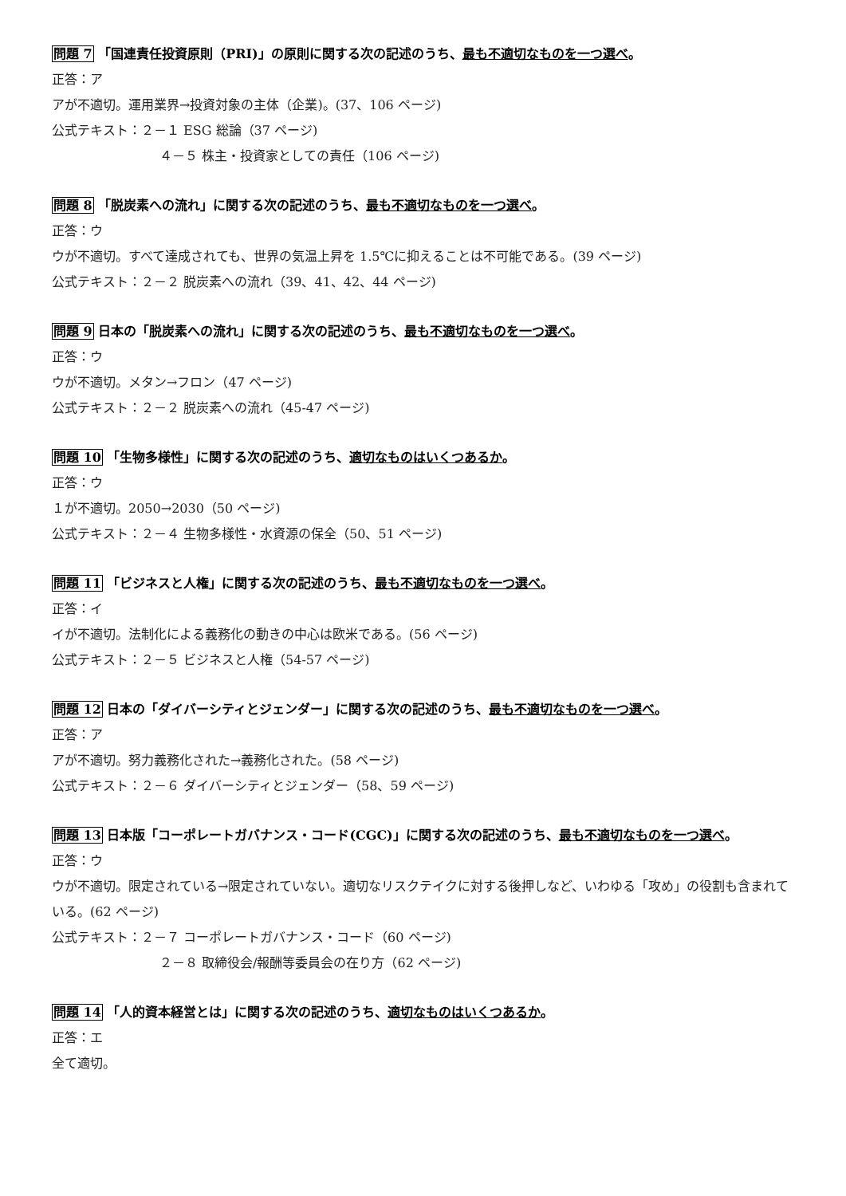問題 7 「国連責任投資原則（PRI)」の原則に関する次の記述のうち、最も不適切なものを一つ選べ。
正答：ア
アが不適切。運用業界→投資対象の主体（企業)。(37、106 ページ)
公式テキスト：２－１ ESG 総論（37 ページ)
４－５ 株主・投資家としての責任（106 ページ)
問題 8 「脱炭素への流れ」に関する次の記述のうち、最も不適切なものを一つ選べ。
正答：ウ
ウが不適切。すべて達成されても、世界の気温上昇を 1.5℃に抑えることは不可能である。(39 ページ)
公式テキスト：２－２ 脱炭素への流れ（39、41、42、44 ページ)
問題 9 日本の「脱炭素への流れ」に関する次の記述のうち、最も不適切なものを一つ選べ。
正答：ウ
ウが不適切。メタン→フロン（47 ページ)
公式テキスト：２－２ 脱炭素への流れ（45-47 ページ)
問題 10 「生物多様性」に関する次の記述のうち、適切なものはいくつあるか。
正答：ウ
１が不適切。2050→2030（50 ページ)
公式テキスト：２－４ 生物多様性・水資源の保全（50、51 ページ)
問題 11 「ビジネスと人権」に関する次の記述のうち、最も不適切なものを一つ選べ。
正答：イ
イが不適切。法制化による義務化の動きの中心は欧米である。(56 ページ)
公式テキスト：２－５ ビジネスと人権（54-57 ページ)
問題 12 日本の「ダイバーシティとジェンダー」に関する次の記述のうち、最も不適切なものを一つ選べ。
正答：ア
アが不適切。努力義務化された→義務化された。(58 ページ)
公式テキスト：２－６ ダイバーシティとジェンダー（58、59 ページ)
問題 13 日本版「コーポレートガバナンス・コード(CGC)」に関する次の記述のうち、最も不適切なものを一つ選べ。
正答：ウ
ウが不適切。限定されている→限定されていない。適切なリスクテイクに対する後押しなど、いわゆる「攻め」の役割も含まれている。(62 ページ)
公式テキスト：２－７ コーポレートガバナンス・コード（60 ページ)
２－８ 取締役会/報酬等委員会の在り方（62 ページ)
問題 14 「人的資本経営とは」に関する次の記述のうち、適切なものはいくつあるか。
正答：エ
全て適切。